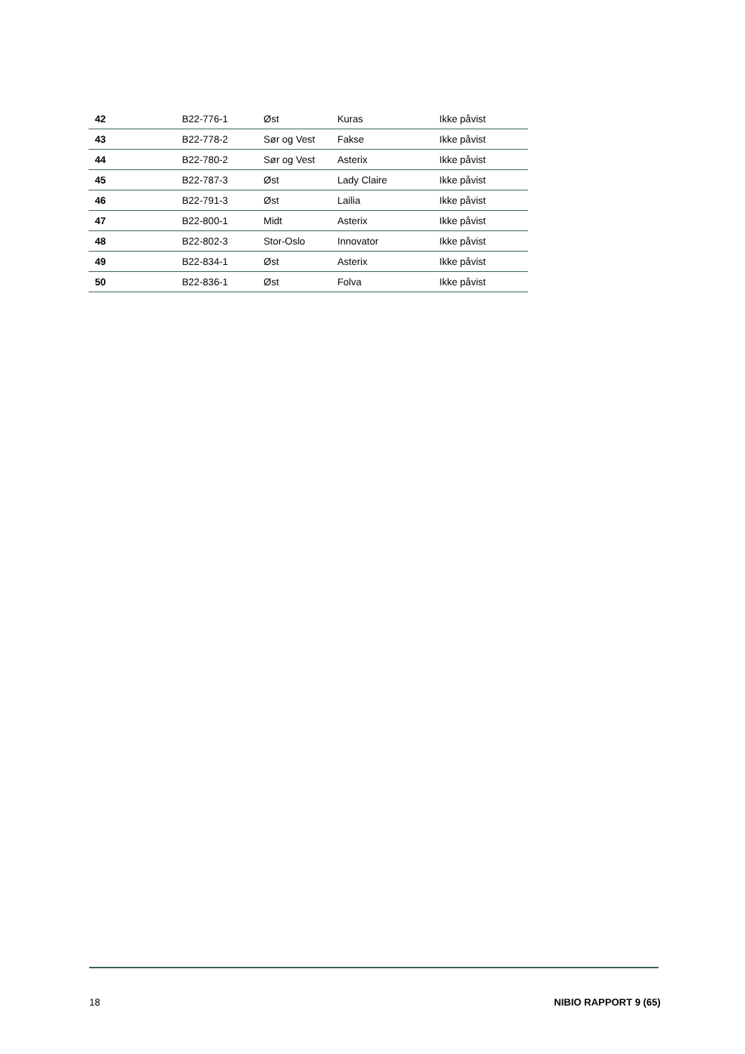| 42 | B22-776-1 | Øst | Kuras | Ikke påvist |
| 43 | B22-778-2 | Sør og Vest | Fakse | Ikke påvist |
| 44 | B22-780-2 | Sør og Vest | Asterix | Ikke påvist |
| 45 | B22-787-3 | Øst | Lady Claire | Ikke påvist |
| 46 | B22-791-3 | Øst | Lailia | Ikke påvist |
| 47 | B22-800-1 | Midt | Asterix | Ikke påvist |
| 48 | B22-802-3 | Stor-Oslo | Innovator | Ikke påvist |
| 49 | B22-834-1 | Øst | Asterix | Ikke påvist |
| 50 | B22-836-1 | Øst | Folva | Ikke påvist |
18 NIBIO RAPPORT 9 (65)